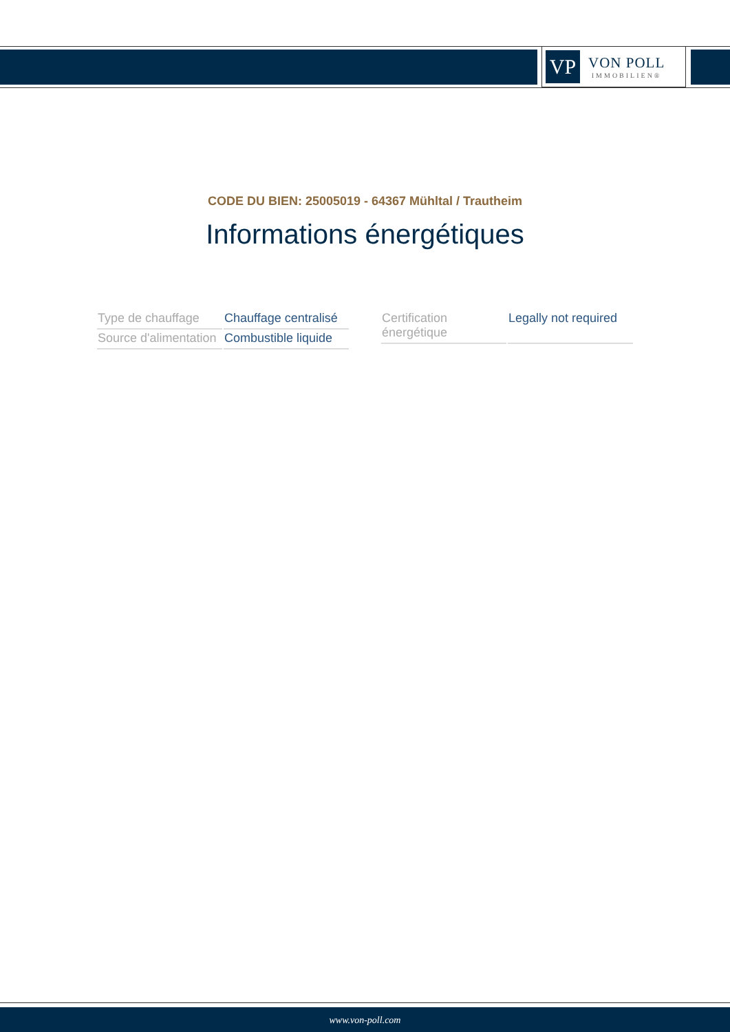VP
VON POLL
IMMOBILIEN®
CODE DU BIEN: 25005019 - 64367 Mühltal / Trautheim
Informations énergétiques
| Type de chauffage | Chauffage centralisé |
| Source d'alimentation | Combustible liquide |
| Certification énergétique | Legally not required |
www.von-poll.com